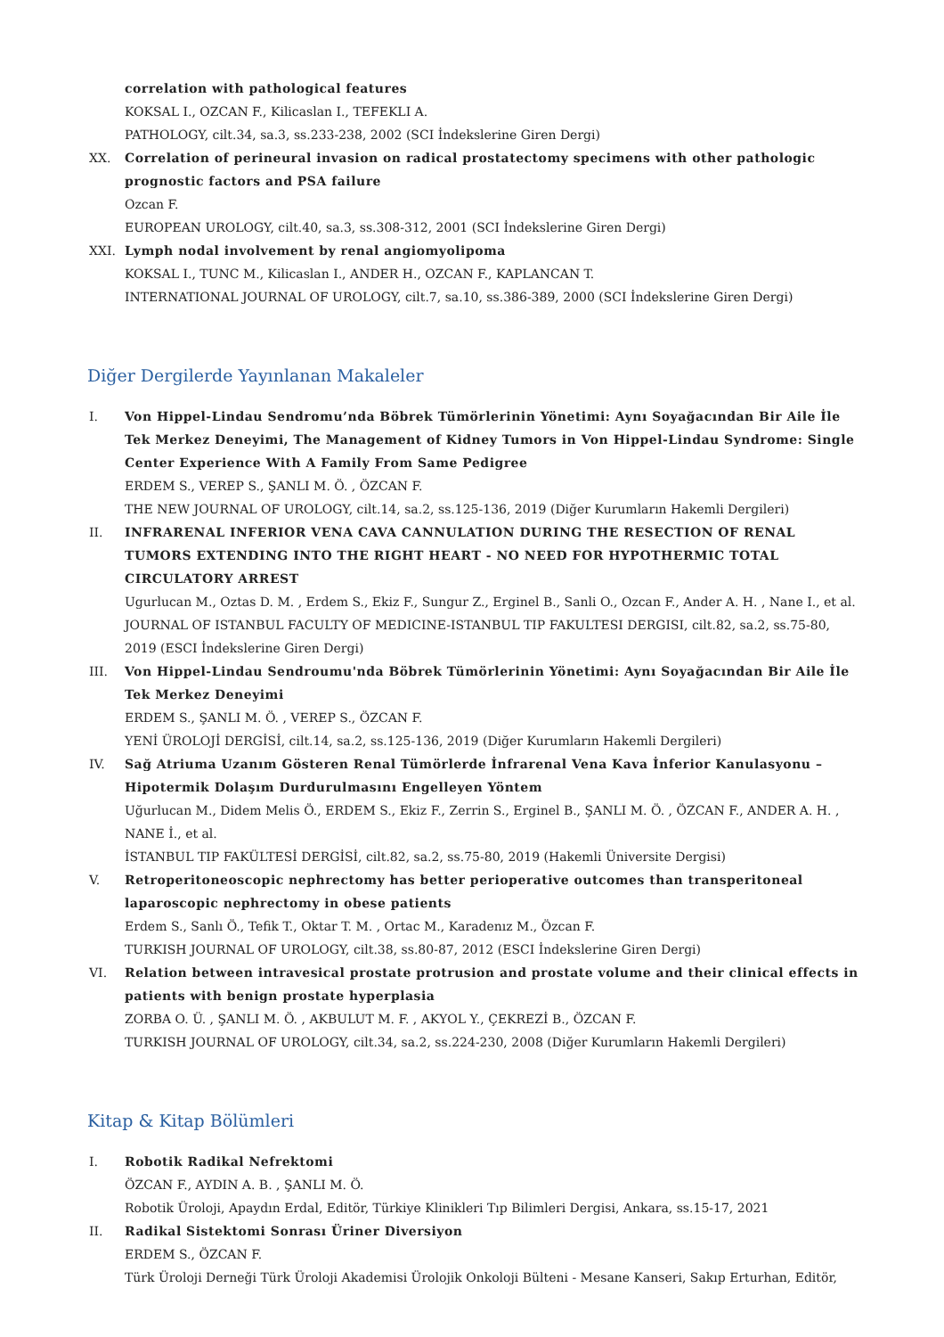correlation with pathological features
KOKSAL I., OZCAN F., Kilicaslan I., TEFEKLI A.
PATHOLOGY, cilt.34, sa.3, ss.233-238, 2002 (SCI İndekslerine Giren Dergi)
XX. Correlation of perineural invasion on radical prostatectomy specimens with other pathologic prognostic factors and PSA failure
Ozcan F.
EUROPEAN UROLOGY, cilt.40, sa.3, ss.308-312, 2001 (SCI İndekslerine Giren Dergi)
XXI. Lymph nodal involvement by renal angiomyolipoma
KOKSAL I., TUNC M., Kilicaslan I., ANDER H., OZCAN F., KAPLANCAN T.
INTERNATIONAL JOURNAL OF UROLOGY, cilt.7, sa.10, ss.386-389, 2000 (SCI İndekslerine Giren Dergi)
Diğer Dergilerde Yayınlanan Makaleler
I. Von Hippel-Lindau Sendromu’nda Böbrek Tümörlerinin Yönetimi: Aynı Soyağacından Bir Aile İle Tek Merkez Deneyimi, The Management of Kidney Tumors in Von Hippel-Lindau Syndrome: Single Center Experience With A Family From Same Pedigree
ERDEM S., VEREP S., ŞANLI M. Ö. , ÖZCAN F.
THE NEW JOURNAL OF UROLOGY, cilt.14, sa.2, ss.125-136, 2019 (Diğer Kurumların Hakemli Dergileri)
II. INFRARENAL INFERIOR VENA CAVA CANNULATION DURING THE RESECTION OF RENAL TUMORS EXTENDING INTO THE RIGHT HEART - NO NEED FOR HYPOTHERMIC TOTAL CIRCULATORY ARREST
Ugurlucan M., Oztas D. M. , Erdem S., Ekiz F., Sungur Z., Erginel B., Sanli O., Ozcan F., Ander A. H. , Nane I., et al.
JOURNAL OF ISTANBUL FACULTY OF MEDICINE-ISTANBUL TIP FAKULTESI DERGISI, cilt.82, sa.2, ss.75-80, 2019 (ESCI İndekslerine Giren Dergi)
III. Von Hippel-Lindau Sendroumu'nda Böbrek Tümörlerinin Yönetimi: Aynı Soyağacından Bir Aile İle Tek Merkez Deneyimi
ERDEM S., ŞANLI M. Ö. , VEREP S., ÖZCAN F.
YENİ ÜROLOJİ DERGİSİ, cilt.14, sa.2, ss.125-136, 2019 (Diğer Kurumların Hakemli Dergileri)
IV. Sağ Atriuma Uzanım Gösteren Renal Tümörlerde İnfrarenal Vena Kava İnferior Kanulasyonu – Hipotermik Dolaşım Durdurulmasını Engelleyen Yöntem
Uğurlucan M., Didem Melis Ö., ERDEM S., Ekiz F., Zerrin S., Erginel B., ŞANLI M. Ö. , ÖZCAN F., ANDER A. H. , NANE İ., et al.
İSTANBUL TIP FAKÜLTESİ DERGİSİ, cilt.82, sa.2, ss.75-80, 2019 (Hakemli Üniversite Dergisi)
V. Retroperitoneoscopic nephrectomy has better perioperative outcomes than transperitoneal laparoscopic nephrectomy in obese patients
Erdem S., Sanlı Ö., Tefik T., Oktar T. M. , Ortac M., Karadenız M., Özcan F.
TURKISH JOURNAL OF UROLOGY, cilt.38, ss.80-87, 2012 (ESCI İndekslerine Giren Dergi)
VI. Relation between intravesical prostate protrusion and prostate volume and their clinical effects in patients with benign prostate hyperplasia
ZORBA O. Ü. , ŞANLI M. Ö. , AKBULUT M. F. , AKYOL Y., ÇEKREZİ B., ÖZCAN F.
TURKISH JOURNAL OF UROLOGY, cilt.34, sa.2, ss.224-230, 2008 (Diğer Kurumların Hakemli Dergileri)
Kitap & Kitap Bölümleri
I. Robotik Radikal Nefrektomi
ÖZCAN F., AYDIN A. B. , ŞANLI M. Ö.
Robotik Üroloji, Apaydın Erdal, Editör, Türkiye Klinikleri Tıp Bilimleri Dergisi, Ankara, ss.15-17, 2021
II. Radikal Sistektomi Sonrası Üriner Diversiyon
ERDEM S., ÖZCAN F.
Türk Üroloji Derneği Türk Üroloji Akademisi Ürolojik Onkoloji Bülteni - Mesane Kanseri, Sakıp Erturhan, Editör,